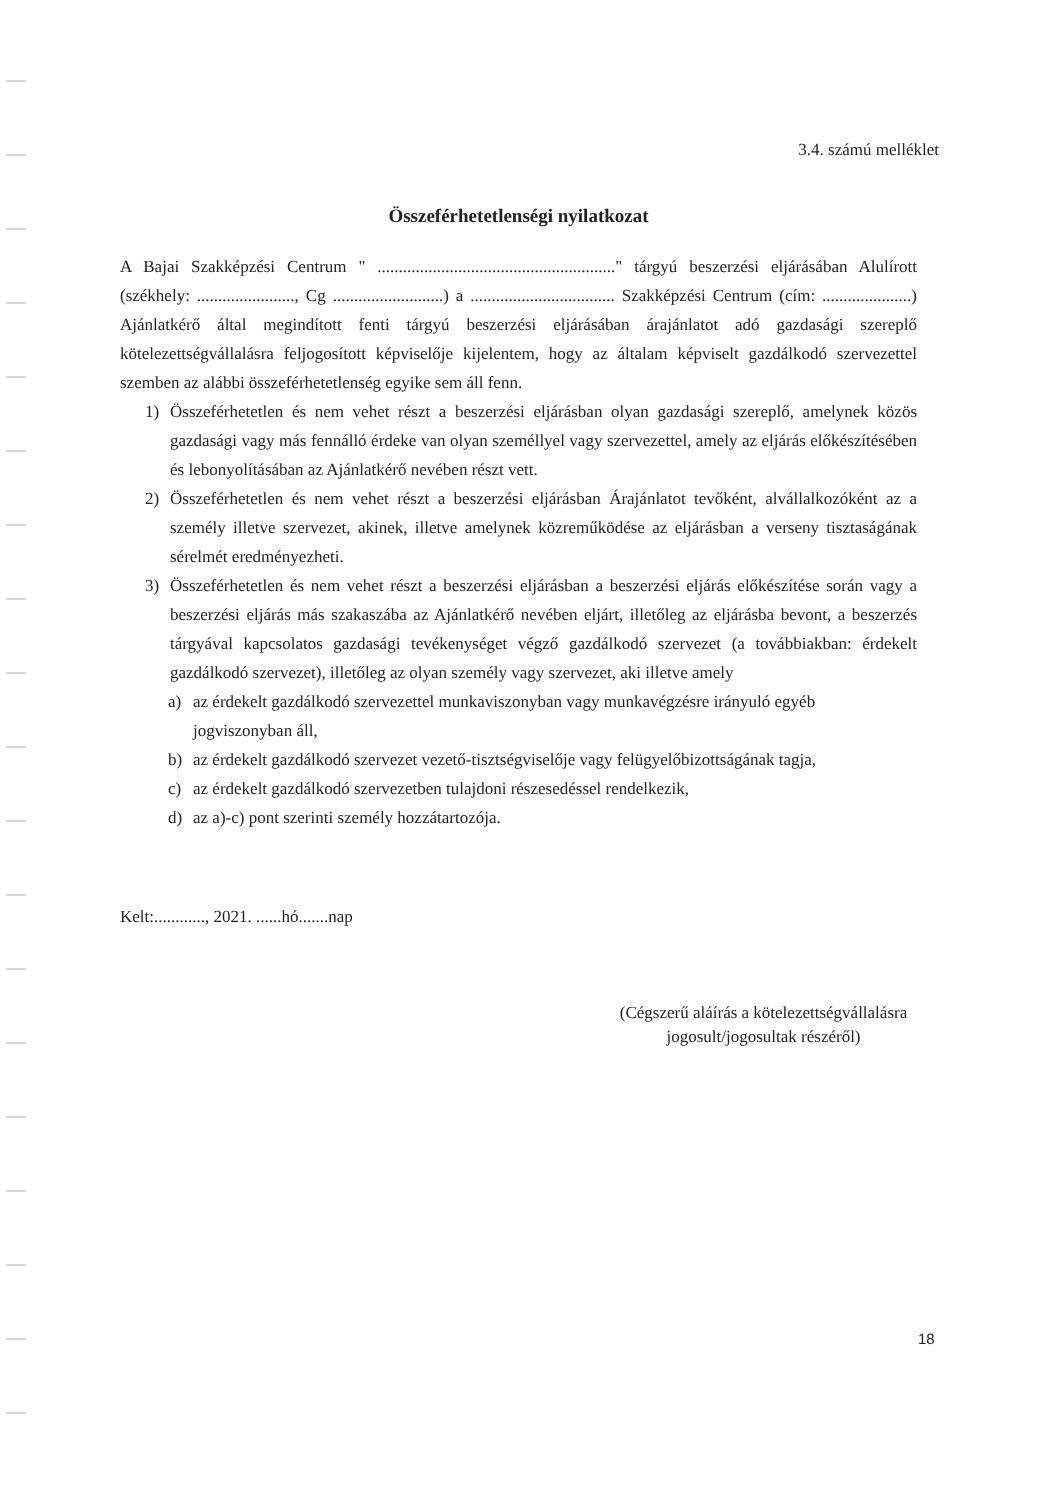3.4. számú melléklet
Összeférhetetlenségi nyilatkozat
A Bajai Szakképzési Centrum " ........................................................" tárgyú beszerzési eljárásában Alulírott (székhely: ......................., Cg ..........................) a .................................. Szakképzési Centrum (cím: .....................) Ajánlatkérő által megindított fenti tárgyú beszerzési eljárásában árajánlatot adó gazdasági szereplő kötelezettségvállalásra feljogosított képviselője kijelentem, hogy az általam képviselt gazdálkodó szervezettel szemben az alábbi összeférhetetlenség egyike sem áll fenn.
1) Összeférhetetlen és nem vehet részt a beszerzési eljárásban olyan gazdasági szereplő, amelynek közös gazdasági vagy más fennálló érdeke van olyan személlyel vagy szervezettel, amely az eljárás előkészítésében és lebonyolításában az Ajánlatkérő nevében részt vett.
2) Összeférhetetlen és nem vehet részt a beszerzési eljárásban Árajánlatot tevőként, alvállalkozóként az a személy illetve szervezet, akinek, illetve amelynek közreműködése az eljárásban a verseny tisztaságának sérelmét eredményezheti.
3) Összeférhetetlen és nem vehet részt a beszerzési eljárásban a beszerzési eljárás előkészítése során vagy a beszerzési eljárás más szakaszába az Ajánlatkérő nevében eljárt, illetőleg az eljárásba bevont, a beszerzés tárgyával kapcsolatos gazdasági tevékenységet végző gazdálkodó szervezet (a továbbiakban: érdekelt gazdálkodó szervezet), illetőleg az olyan személy vagy szervezet, aki illetve amely
a) az érdekelt gazdálkodó szervezettel munkaviszonyban vagy munkavégzésre irányuló egyéb jogviszonyban áll,
b) az érdekelt gazdálkodó szervezet vezető-tisztségviselője vagy felügyelőbizottságának tagja,
c) az érdekelt gazdálkodó szervezetben tulajdoni részesedéssel rendelkezik,
d) az a)-c) pont szerinti személy hozzátartozója.
Kelt:............, 2021. ......hó.......nap
(Cégszerű aláírás a kötelezettségvállalásra
jogosult/jogosultak részéről)
18